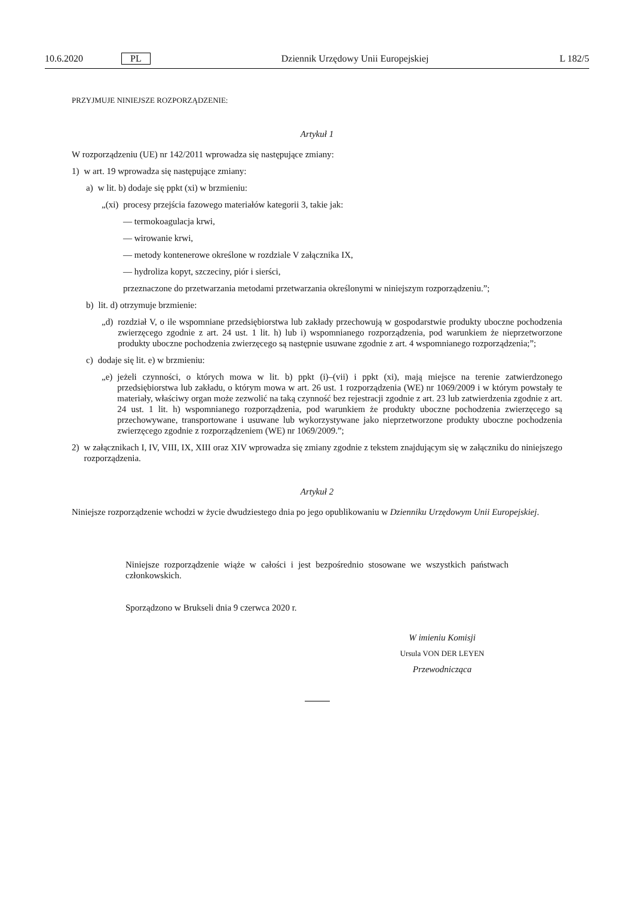10.6.2020 PL Dziennik Urzędowy Unii Europejskiej L 182/5
PRZYJMUJE NINIEJSZE ROZPORZĄDZENIE:
Artykuł 1
W rozporządzeniu (UE) nr 142/2011 wprowadza się następujące zmiany:
1) w art. 19 wprowadza się następujące zmiany:
a) w lit. b) dodaje się ppkt (xi) w brzmieniu:
„(xi) procesy przejścia fazowego materiałów kategorii 3, takie jak:
— termokoagulacja krwi,
— wirowanie krwi,
— metody kontenerowe określone w rozdziale V załącznika IX,
— hydroliza kopyt, szczeciny, piór i sierści,
przeznaczone do przetwarzania metodami przetwarzania określonymi w niniejszym rozporządzeniu.”;
b) lit. d) otrzymuje brzmienie:
„d) rozdział V, o ile wspomniane przedsiębiorstwa lub zakłady przechowują w gospodarstwie produkty uboczne pochodzenia zwierzęcego zgodnie z art. 24 ust. 1 lit. h) lub i) wspomnianego rozporządzenia, pod warunkiem że nieprzetworzone produkty uboczne pochodzenia zwierzęcego są następnie usuwane zgodnie z art. 4 wspomnianego rozporządzenia;”;
c) dodaje się lit. e) w brzmieniu:
„e) jeżeli czynności, o których mowa w lit. b) ppkt (i)–(vii) i ppkt (xi), mają miejsce na terenie zatwierdzonego przedsiębiorstwa lub zakładu, o którym mowa w art. 26 ust. 1 rozporządzenia (WE) nr 1069/2009 i w którym powstały te materiały, właściwy organ może zezwolić na taką czynność bez rejestracji zgodnie z art. 23 lub zatwierdzenia zgodnie z art. 24 ust. 1 lit. h) wspomnianego rozporządzenia, pod warunkiem że produkty uboczne pochodzenia zwierzęcego są przechowywane, transportowane i usuwane lub wykorzystywane jako nieprzetworzone produkty uboczne pochodzenia zwierzęcego zgodnie z rozporządzeniem (WE) nr 1069/2009.”;
2) w załącznikach I, IV, VIII, IX, XIII oraz XIV wprowadza się zmiany zgodnie z tekstem znajdującym się w załączniku do niniejszego rozporządzenia.
Artykuł 2
Niniejsze rozporządzenie wchodzi w życie dwudziestego dnia po jego opublikowaniu w Dzienniku Urzędowym Unii Europejskiej.
Niniejsze rozporządzenie wiąże w całości i jest bezpośrednio stosowane we wszystkich państwach członkowskich.
Sporządzono w Brukseli dnia 9 czerwca 2020 r.
W imieniu Komisji
Ursula VON DER LEYEN
Przewodnicząca